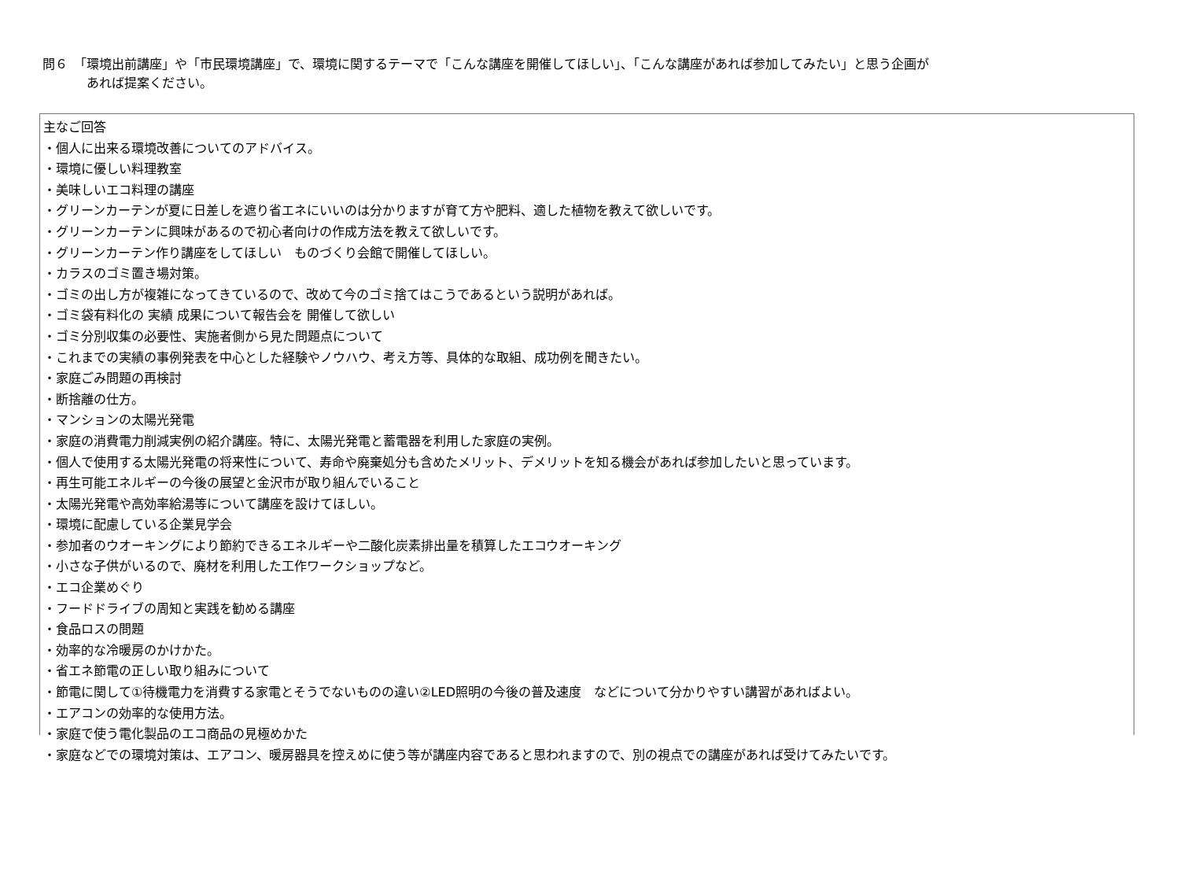問６　「環境出前講座」や「市民環境講座」で、環境に関するテーマで「こんな講座を開催してほしい」、「こんな講座があれば参加してみたい」と思う企画が
あれば提案ください。
主なご回答
・個人に出来る環境改善についてのアドバイス。
・環境に優しい料理教室
・美味しいエコ料理の講座
・グリーンカーテンが夏に日差しを遮り省エネにいいのは分かりますが育て方や肥料、適した植物を教えて欲しいです。
・グリーンカーテンに興味があるので初心者向けの作成方法を教えて欲しいです。
・グリーンカーテン作り講座をしてほしい　ものづくり会館で開催してほしい。
・カラスのゴミ置き場対策。
・ゴミの出し方が複雑になってきているので、改めて今のゴミ捨てはこうであるという説明があれば。
・ゴミ袋有料化の 実績 成果について報告会を 開催して欲しい
・ゴミ分別収集の必要性、実施者側から見た問題点について
・これまでの実績の事例発表を中心とした経験やノウハウ、考え方等、具体的な取組、成功例を聞きたい。
・家庭ごみ問題の再検討
・断捨離の仕方。
・マンションの太陽光発電
・家庭の消費電力削減実例の紹介講座。特に、太陽光発電と蓄電器を利用した家庭の実例。
・個人で使用する太陽光発電の将来性について、寿命や廃棄処分も含めたメリット、デメリットを知る機会があれば参加したいと思っています。
・再生可能エネルギーの今後の展望と金沢市が取り組んでいること
・太陽光発電や高効率給湯等について講座を設けてほしい。
・環境に配慮している企業見学会
・参加者のウオーキングにより節約できるエネルギーや二酸化炭素排出量を積算したエコウオーキング
・小さな子供がいるので、廃材を利用した工作ワークショップなど。
・エコ企業めぐり
・フードドライブの周知と実践を勧める講座
・食品ロスの問題
・効率的な冷暖房のかけかた。
・省エネ節電の正しい取り組みについて
・節電に関して①待機電力を消費する家電とそうでないものの違い②LED照明の今後の普及速度　などについて分かりやすい講習があればよい。
・エアコンの効率的な使用方法。
・家庭で使う電化製品のエコ商品の見極めかた
・家庭などでの環境対策は、エアコン、暖房器具を控えめに使う等が講座内容であると思われますので、別の視点での講座があれば受けてみたいです。